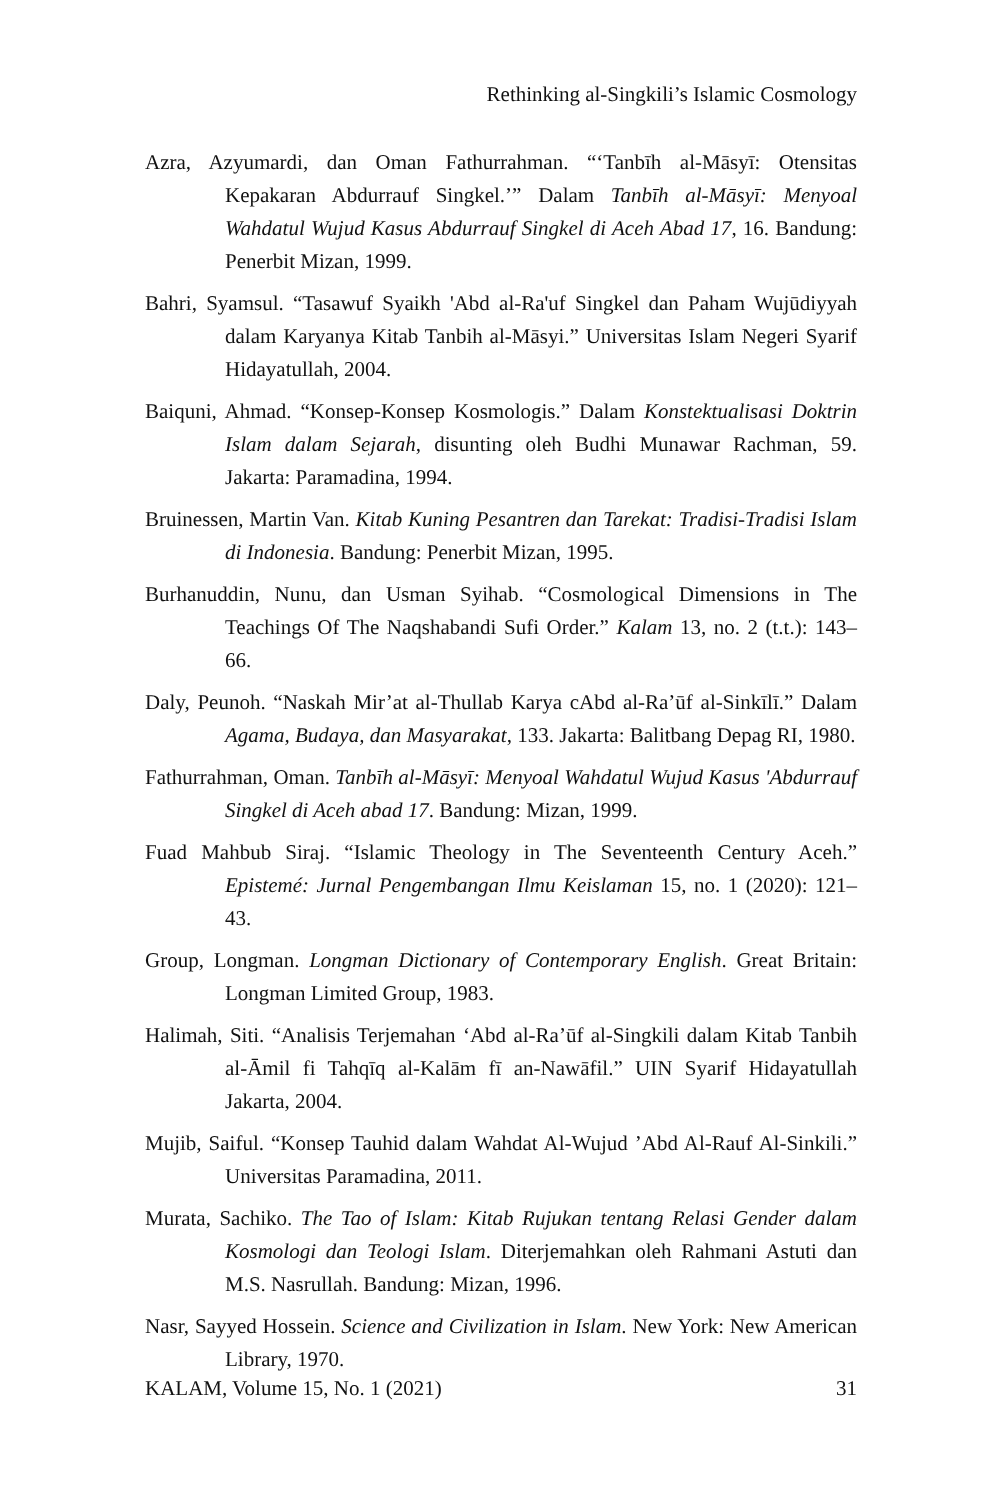Rethinking al-Singkili’s Islamic Cosmology
Azra, Azyumardi, dan Oman Fathurrahman. “‘Tanbīh al-Māsyī: Otensitas Kepakaran Abdurrauf Singkel.’” Dalam Tanbīh al-Māsyī: Menyoal Wahdatul Wujud Kasus Abdurrauf Singkel di Aceh Abad 17, 16. Bandung: Penerbit Mizan, 1999.
Bahri, Syamsul. “Tasawuf Syaikh 'Abd al-Ra'uf Singkel dan Paham Wujūdiyyah dalam Karyanya Kitab Tanbih al-Māsyi.” Universitas Islam Negeri Syarif Hidayatullah, 2004.
Baiquni, Ahmad. “Konsep-Konsep Kosmologis.” Dalam Konstektualisasi Doktrin Islam dalam Sejarah, disunting oleh Budhi Munawar Rachman, 59. Jakarta: Paramadina, 1994.
Bruinessen, Martin Van. Kitab Kuning Pesantren dan Tarekat: Tradisi-Tradisi Islam di Indonesia. Bandung: Penerbit Mizan, 1995.
Burhanuddin, Nunu, dan Usman Syihab. “Cosmological Dimensions in The Teachings Of The Naqshabandi Sufi Order.” Kalam 13, no. 2 (t.t.): 143–66.
Daly, Peunoh. “Naskah Mir’at al-Thullab Karya cAbd al-Ra’ūf al-Sinkīlī.” Dalam Agama, Budaya, dan Masyarakat, 133. Jakarta: Balitbang Depag RI, 1980.
Fathurrahman, Oman. Tanbīh al-Māsyī: Menyoal Wahdatul Wujud Kasus 'Abdurrauf Singkel di Aceh abad 17. Bandung: Mizan, 1999.
Fuad Mahbub Siraj. “Islamic Theology in The Seventeenth Century Aceh.” Epistemé: Jurnal Pengembangan Ilmu Keislaman 15, no. 1 (2020): 121–43.
Group, Longman. Longman Dictionary of Contemporary English. Great Britain: Longman Limited Group, 1983.
Halimah, Siti. “Analisis Terjemahan ‘Abd al-Ra’ūf al-Singkili dalam Kitab Tanbih al-Āmil fi Tahqīq al-Kalām fī an-Nawāfil.” UIN Syarif Hidayatullah Jakarta, 2004.
Mujib, Saiful. “Konsep Tauhid dalam Wahdat Al-Wujud ’Abd Al-Rauf Al-Sinkili.” Universitas Paramadina, 2011.
Murata, Sachiko. The Tao of Islam: Kitab Rujukan tentang Relasi Gender dalam Kosmologi dan Teologi Islam. Diterjemahkan oleh Rahmani Astuti dan M.S. Nasrullah. Bandung: Mizan, 1996.
Nasr, Sayyed Hossein. Science and Civilization in Islam. New York: New American Library, 1970.
KALAM, Volume 15, No. 1 (2021) 31